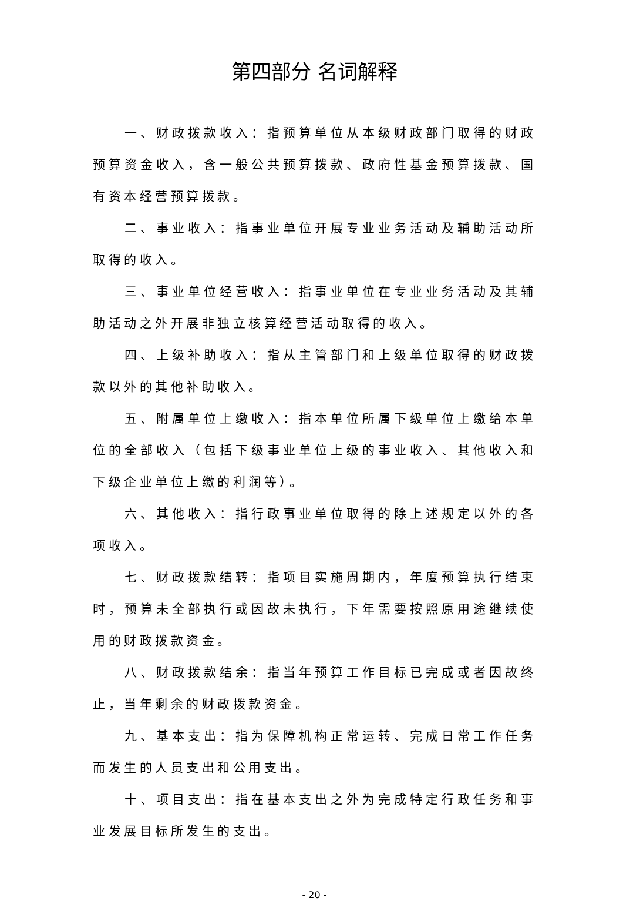第四部分 名词解释
一、财政拨款收入：指预算单位从本级财政部门取得的财政预算资金收入，含一般公共预算拨款、政府性基金预算拨款、国有资本经营预算拨款。
二、事业收入：指事业单位开展专业业务活动及辅助活动所取得的收入。
三、事业单位经营收入：指事业单位在专业业务活动及其辅助活动之外开展非独立核算经营活动取得的收入。
四、上级补助收入：指从主管部门和上级单位取得的财政拨款以外的其他补助收入。
五、附属单位上缴收入：指本单位所属下级单位上缴给本单位的全部收入（包括下级事业单位上级的事业收入、其他收入和下级企业单位上缴的利润等）。
六、其他收入：指行政事业单位取得的除上述规定以外的各项收入。
七、财政拨款结转：指项目实施周期内，年度预算执行结束时，预算未全部执行或因故未执行，下年需要按照原用途继续使用的财政拨款资金。
八、财政拨款结余：指当年预算工作目标已完成或者因故终止，当年剩余的财政拨款资金。
九、基本支出：指为保障机构正常运转、完成日常工作任务而发生的人员支出和公用支出。
十、项目支出：指在基本支出之外为完成特定行政任务和事业发展目标所发生的支出。
- 20 -